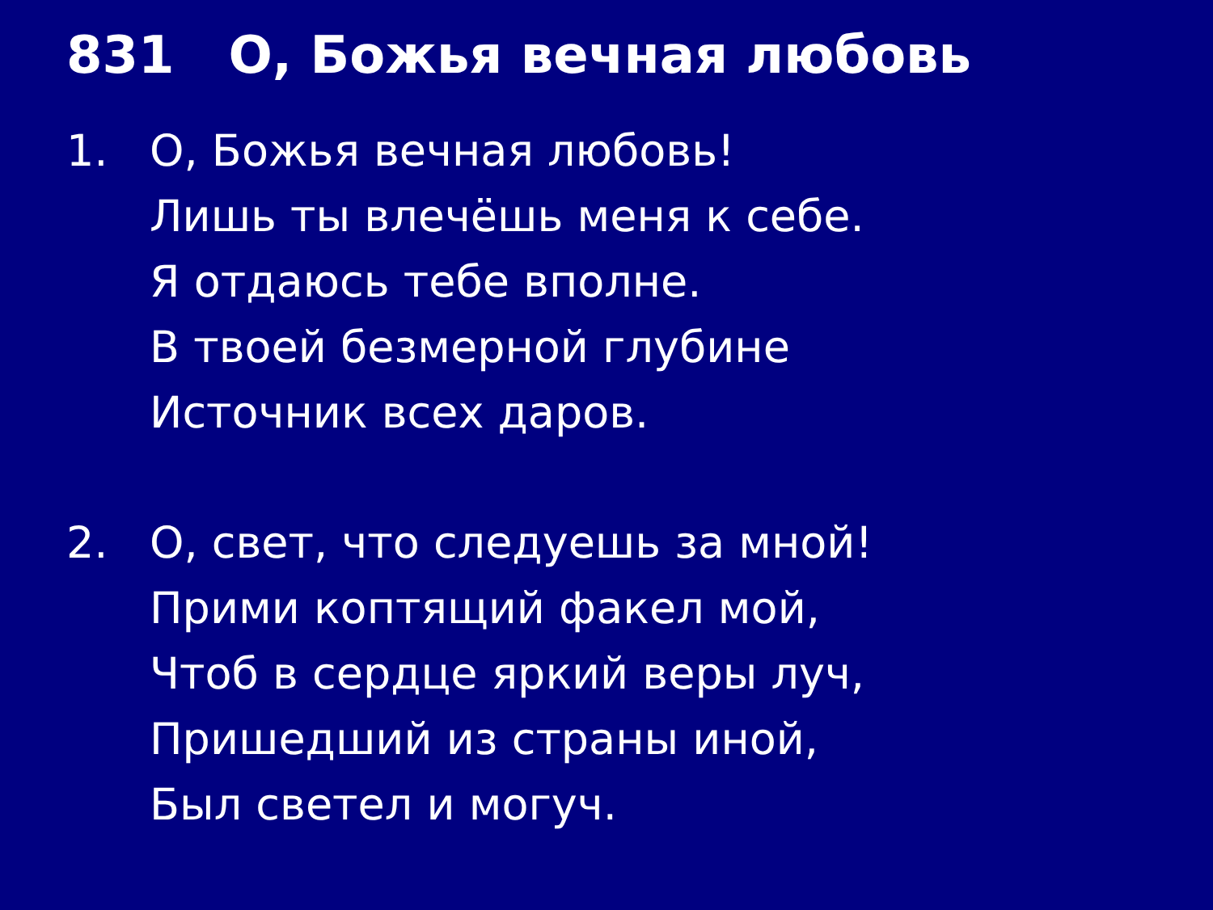831 О, Божья вечная любовь
1. О, Божья вечная любовь!
Лишь ты влечёшь меня к себе.
Я отдаюсь тебе вполне.
В твоей безмерной глубине
Источник всех даров.
2. О, свет, что следуешь за мной!
Прими коптящий факел мой,
Чтоб в сердце яркий веры луч,
Пришедший из страны иной,
Был светел и могуч.